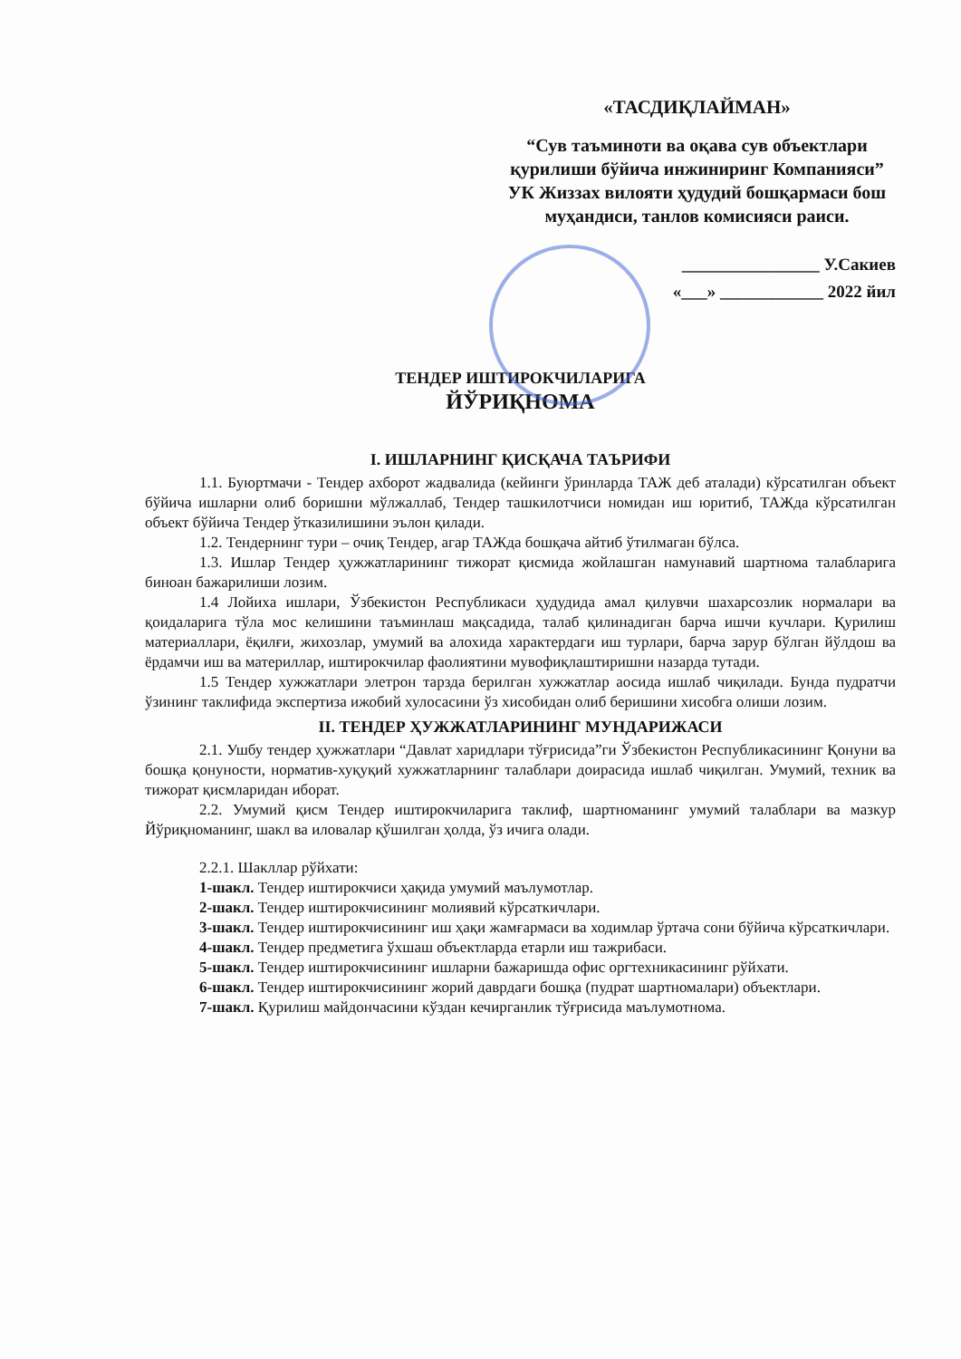«ТАСДИҚЛАЙМАН»
“Сув таъминоти ва оқава сув объектлари қурилиши бўйича инжиниринг Компанияси” УК Жиззах вилояти ҳудудий бошқармаси бош муҳандиси, танлов комисияси раиси.
________________ У.Сакиев
«___» ____________ 2022 йил
ТЕНДЕР ИШТИРОКЧИЛАРИГА
ЙЎРИҚНОМА
I. ИШЛАРНИНГ ҚИСҚАЧА ТАЪРИФИ
1.1. Буюртмачи - Тендер ахборот жадвалида (кейинги ўринларда ТАЖ деб аталади) кўрсатилган объект бўйича ишларни олиб боришни мўлжаллаб, Тендер ташкилотчиси номидан иш юритиб, ТАЖда кўрсатилган объект бўйича Тендер ўтказилишини эълон қилади.
1.2. Тендернинг тури – очиқ Тендер, агар ТАЖда бошқача айтиб ўтилмаган бўлса.
1.3. Ишлар Тендер ҳужжатларининг тижорат қисмида жойлашган намунавий шартнома талабларига биноан бажарилиши лозим.
1.4 Лойиха ишлари, Ўзбекистон Республикаси ҳудудида амал қилувчи шахарсозлик нормалари ва қоидаларига тўла мос келишини таъминлаш мақсадида, талаб қилинадиган барча ишчи кучлари. Қурилиш материаллари, ёқилғи, жихозлар, умумий ва алохида характердаги иш турлари, барча зарур бўлган йўлдош ва ёрдамчи иш ва материллар, иштирокчилар фаолиятини мувофиқлаштиришни назарда тутади.
1.5 Тендер хужжатлари элетрон тарзда берилган хужжатлар аосида ишлаб чиқилади. Бунда пудратчи ўзининг таклифида экспертиза ижобий хулосасини ўз хисобидан олиб беришини хисобга олиши лозим.
II. ТЕНДЕР ҲУЖЖАТЛАРИНИНГ МУНДАРИЖАСИ
2.1. Ушбу тендер ҳужжатлари “Давлат харидлари тўғрисида”ги Ўзбекистон Республикасининг Қонуни ва бошқа қонуности, норматив-хуқуқий хужжатларнинг талаблари доирасида ишлаб чиқилган. Умумий, техник ва тижорат қисмларидан иборат.
2.2. Умумий қисм Тендер иштирокчиларига таклиф, шартноманинг умумий талаблари ва мазкур Йўриқноманинг, шакл ва иловалар қўшилган ҳолда, ўз ичига олади.
2.2.1. Шакллар рўйхати:
1-шакл. Тендер иштирокчиси ҳақида умумий маълумотлар.
2-шакл. Тендер иштирокчисининг молиявий кўрсаткичлари.
3-шакл. Тендер иштирокчисининг иш ҳақи жамғармаси ва ходимлар ўртача сони бўйича кўрсаткичлари.
4-шакл. Тендер предметига ўхшаш объектларда етарли иш тажрибаси.
5-шакл. Тендер иштирокчисининг ишларни бажаришда офис оргтехникасининг рўйхати.
6-шакл. Тендер иштирокчисининг жорий даврдаги бошқа (пудрат шартномалари) объектлари.
7-шакл. Қурилиш майдончасини кўздан кечирганлик тўғрисида маълумотнома.